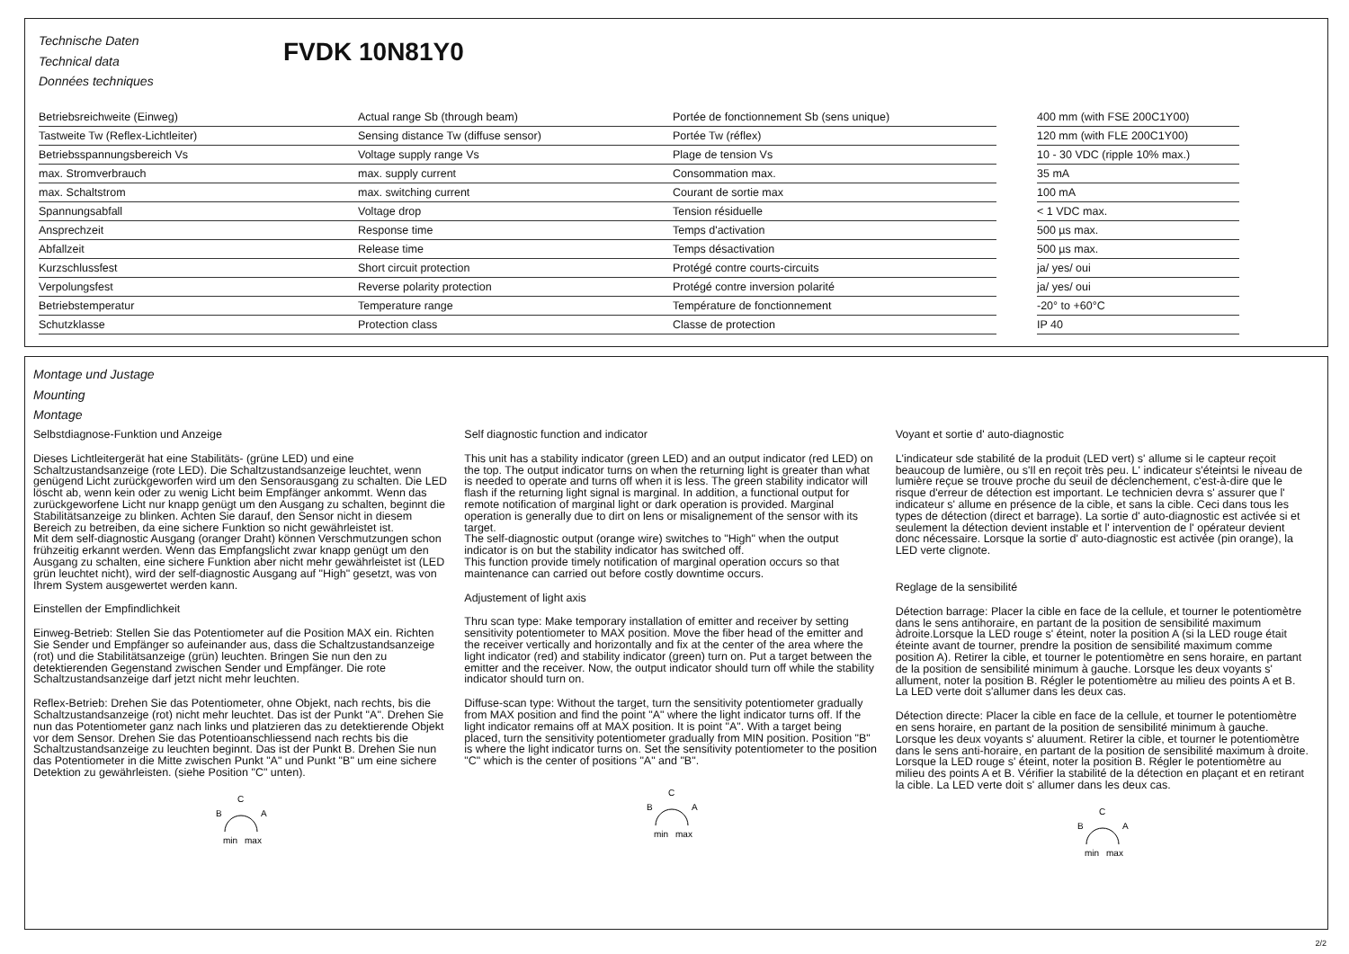Technische Daten
Technical data
Données techniques
FVDK 10N81Y0
| Betriebsreichweite (Einweg) | Actual range Sb (through beam) | Portée de fonctionnement Sb (sens unique) | | 400 mm (with FSE 200C1Y00) |
| Tastweite Tw (Reflex-Lichtleiter) | Sensing distance Tw (diffuse sensor) | Portée Tw (réflex) | | 120 mm (with FLE 200C1Y00) |
| Betriebsspannungsbereich Vs | Voltage supply range Vs | Plage de tension Vs | | 10 - 30 VDC (ripple 10% max.) |
| max. Stromverbrauch | max. supply current | Consommation max. | | 35 mA |
| max. Schaltstrom | max. switching current | Courant de sortie max | | 100 mA |
| Spannungsabfall | Voltage drop | Tension résiduelle | | < 1 VDC max. |
| Ansprechzeit | Response time | Temps d'activation | | 500 µs max. |
| Abfallzeit | Release time | Temps désactivation | | 500 µs max. |
| Kurzschlussfest | Short circuit protection | Protégé contre courts-circuits | | ja/ yes/ oui |
| Verpolungsfest | Reverse polarity protection | Protégé contre inversion polarité | | ja/ yes/ oui |
| Betriebstemperatur | Temperature range | Température de fonctionnement | | -20° to +60°C |
| Schutzklasse | Protection class | Classe de protection | | IP 40 |
Montage und Justage
Mounting
Montage
Selbstdiagnose-Funktion und Anzeige
Dieses Lichtleitergerät hat eine Stabilitäts- (grüne LED) und eine Schaltzustandsanzeige (rote LED). Die Schaltzustandsanzeige leuchtet, wenn genügend Licht zurückgeworfen wird um den Sensorausgang zu schalten. Die LED löscht ab, wenn kein oder zu wenig Licht beim Empfänger ankommt. Wenn das zurückgeworfene Licht nur knapp genügt um den Ausgang zu schalten, beginnt die Stabilitätsanzeige zu blinken. Achten Sie darauf, den Sensor nicht in diesem Bereich zu betreiben, da eine sichere Funktion so nicht gewährleistet ist.
Mit dem self-diagnostic Ausgang (oranger Draht) können Verschmutzungen schon frühzeitig erkannt werden. Wenn das Empfangslicht zwar knapp genügt um den Ausgang zu schalten, eine sichere Funktion aber nicht mehr gewährleistet ist (LED grün leuchtet nicht), wird der self-diagnostic Ausgang auf "High" gesetzt, was von Ihrem System ausgewertet werden kann.
Einstellen der Empfindlichkeit
Einweg-Betrieb: Stellen Sie das Potentiometer auf die Position MAX ein. Richten Sie Sender und Empfänger so aufeinander aus, dass die Schaltzustandsanzeige (rot) und die Stabilitätsanzeige (grün) leuchten. Bringen Sie nun den zu detektierenden Gegenstand zwischen Sender und Empfänger. Die rote Schaltzustandsanzeige darf jetzt nicht mehr leuchten.
Reflex-Betrieb: Drehen Sie das Potentiometer, ohne Objekt, nach rechts, bis die Schaltzustandsanzeige (rot) nicht mehr leuchtet. Das ist der Punkt "A". Drehen Sie nun das Potentiometer ganz nach links und platzieren das zu detektierende Objekt vor dem Sensor. Drehen Sie das Potentioanschliessend nach rechts bis die Schaltzustandsanzeige zu leuchten beginnt. Das ist der Punkt B. Drehen Sie nun das Potentiometer in die Mitte zwischen Punkt "A" und Punkt "B" um eine sichere Detektion zu gewährleisten. (siehe Position "C" unten).
C
B
A
min
max
Self diagnostic function and indicator
This unit has a stability indicator (green LED) and an output indicator (red LED) on the top. The output indicator turns on when the returning light is greater than what is needed to operate and turns off when it is less. The green stability indicator will flash if the returning light signal is marginal. In addition, a functional output for remote notification of marginal light or dark operation is provided. Marginal operation is generally due to dirt on lens or misalignement of the sensor with its target.
The self-diagnostic output (orange wire) switches to "High" when the output indicator is on but the stability indicator has switched off.
This function provide timely notification of marginal operation occurs so that maintenance can carried out before costly downtime occurs.
Adjustement of light axis
Thru scan type: Make temporary installation of emitter and receiver by setting sensitivity potentiometer to MAX position. Move the fiber head of the emitter and the receiver vertically and horizontally and fix at the center of the area where the light indicator (red) and stability indicator (green) turn on. Put a target between the emitter and the receiver. Now, the output indicator should turn off while the stability indicator should turn on.
Diffuse-scan type: Without the target, turn the sensitivity potentiometer gradually from MAX position and find the point "A" where the light indicator turns off. If the light indicator remains off at MAX position. It is point "A". With a target being placed, turn the sensitivity potentiometer gradually from MIN position. Position "B" is where the light indicator turns on. Set the sensitivity potentiometer to the position "C" which is the center of positions "A" and "B".
C
B
A
min
max
Voyant et sortie d' auto-diagnostic
L'indicateur sde stabilité de la produit (LED vert) s' allume si le capteur reçoit beaucoup de lumière, ou s'Il en reçoit très peu. L' indicateur s'éteintsi le niveau de lumière reçue se trouve proche du seuil de déclenchement, c'est-à-dire que le risque d'erreur de détection est important. Le technicien devra s' assurer que l' indicateur s' allume en présence de la cible, et sans la cible. Ceci dans tous les types de détection (direct et barrage). La sortie d' auto-diagnostic est activée si et seulement la détection devient instable et l' intervention de l' opérateur devient donc nécessaire. Lorsque la sortie d' auto-diagnostic est activée (pin orange), la LED verte clignote.
Reglage de la sensibilité
Détection barrage: Placer la cible en face de la cellule, et tourner le potentiomètre dans le sens antihoraire, en partant de la position de sensibilité maximum àdroite.Lorsque la LED rouge s' éteint, noter la position A (si la LED rouge était éteinte avant de tourner, prendre la position de sensibilité maximum comme position A). Retirer la cible, et tourner le potentiomètre en sens horaire, en partant de la position de sensibilité minimum à gauche. Lorsque les deux voyants s' allument, noter la position B. Régler le potentiomètre au milieu des points A et B. La LED verte doit s'allumer dans les deux cas.
Détection directe: Placer la cible en face de la cellule, et tourner le potentiomètre en sens horaire, en partant de la position de sensibilité minimum à gauche. Lorsque les deux voyants s' aluument. Retirer la cible, et tourner le potentiomètre dans le sens anti-horaire, en partant de la position de sensibilité maximum à droite. Lorsque la LED rouge s' éteint, noter la position B. Régler le potentiomètre au milieu des points A et B. Vérifier la stabilité de la détection en plaçant et en retirant la cible. La LED verte doit s' allumer dans les deux cas.
C
B
A
min
max
2/2